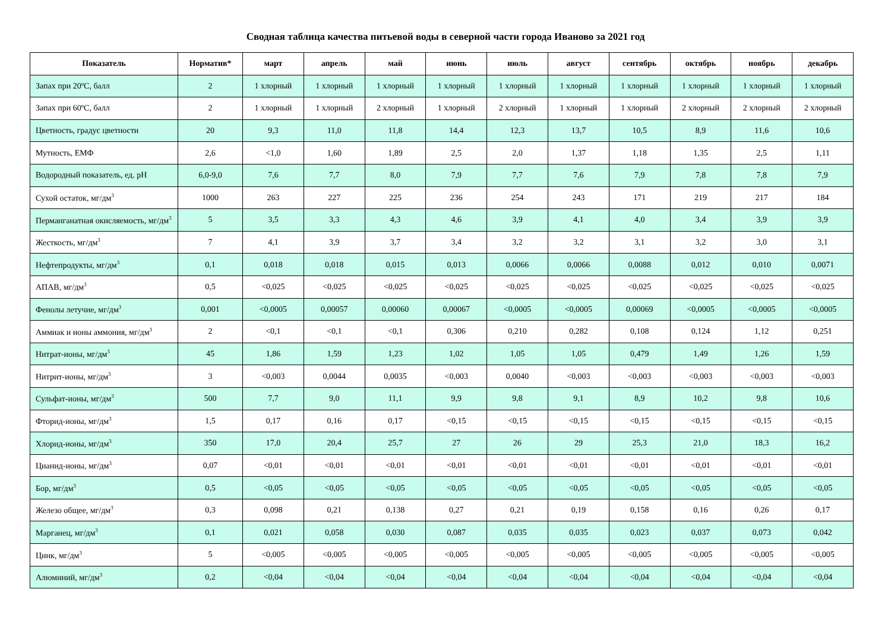Сводная таблица качества питьевой воды в северной части города Иваново за 2021 год
| Показатель | Норматив* | март | апрель | май | июнь | июль | август | сентябрь | октябрь | ноябрь | декабрь |
| --- | --- | --- | --- | --- | --- | --- | --- | --- | --- | --- | --- |
| Запах при 20ºС, балл | 2 | 1 хлорный | 1 хлорный | 1 хлорный | 1 хлорный | 1 хлорный | 1 хлорный | 1 хлорный | 1 хлорный | 1 хлорный | 1 хлорный |
| Запах при 60ºС, балл | 2 | 1 хлорный | 1 хлорный | 2 хлорный | 1 хлорный | 2 хлорный | 1 хлорный | 1 хлорный | 2 хлорный | 2 хлорный | 2 хлорный |
| Цветность, градус цветности | 20 | 9,3 | 11,0 | 11,8 | 14,4 | 12,3 | 13,7 | 10,5 | 8,9 | 11,6 | 10,6 |
| Мутность, ЕМФ | 2,6 | <1,0 | 1,60 | 1,89 | 2,5 | 2,0 | 1,37 | 1,18 | 1,35 | 2,5 | 1,11 |
| Водородный показатель, ед. pH | 6,0-9,0 | 7,6 | 7,7 | 8,0 | 7,9 | 7,7 | 7,6 | 7,9 | 7,8 | 7,8 | 7,9 |
| Сухой остаток, мг/дм<sup>3</sup> | 1000 | 263 | 227 | 225 | 236 | 254 | 243 | 171 | 219 | 217 | 184 |
| Перманганатная окисляемость, мг/дм<sup>3</sup> | 5 | 3,5 | 3,3 | 4,3 | 4,6 | 3,9 | 4,1 | 4,0 | 3,4 | 3,9 | 3,9 |
| Жесткость, мг/дм<sup>3</sup> | 7 | 4,1 | 3,9 | 3,7 | 3,4 | 3,2 | 3,2 | 3,1 | 3,2 | 3,0 | 3,1 |
| Нефтепродукты, мг/дм<sup>3</sup> | 0,1 | 0,018 | 0,018 | 0,015 | 0,013 | 0,0066 | 0,0066 | 0,0088 | 0,012 | 0,010 | 0,0071 |
| АПАВ, мг/дм<sup>3</sup> | 0,5 | <0,025 | <0,025 | <0,025 | <0,025 | <0,025 | <0,025 | <0,025 | <0,025 | <0,025 | <0,025 |
| Фенолы летучие, мг/дм<sup>3</sup> | 0,001 | <0,0005 | 0,00057 | 0,00060 | 0,00067 | <0,0005 | <0,0005 | 0,00069 | <0,0005 | <0,0005 | <0,0005 |
| Аммиак и ионы аммония, мг/дм<sup>3</sup> | 2 | <0,1 | <0,1 | <0,1 | 0,306 | 0,210 | 0,282 | 0,108 | 0,124 | 1,12 | 0,251 |
| Нитрат-ионы, мг/дм<sup>3</sup> | 45 | 1,86 | 1,59 | 1,23 | 1,02 | 1,05 | 1,05 | 0,479 | 1,49 | 1,26 | 1,59 |
| Нитрит-ионы, мг/дм<sup>3</sup> | 3 | <0,003 | 0,0044 | 0,0035 | <0,003 | 0,0040 | <0,003 | <0,003 | <0,003 | <0,003 | <0,003 |
| Сульфат-ионы, мг/дм<sup>3</sup> | 500 | 7,7 | 9,0 | 11,1 | 9,9 | 9,8 | 9,1 | 8,9 | 10,2 | 9,8 | 10,6 |
| Фторид-ионы, мг/дм<sup>3</sup> | 1,5 | 0,17 | 0,16 | 0,17 | <0,15 | <0,15 | <0,15 | <0,15 | <0,15 | <0,15 | <0,15 |
| Хлорид-ионы, мг/дм<sup>3</sup> | 350 | 17,0 | 20,4 | 25,7 | 27 | 26 | 29 | 25,3 | 21,0 | 18,3 | 16,2 |
| Цианид-ионы, мг/дм<sup>3</sup> | 0,07 | <0,01 | <0,01 | <0,01 | <0,01 | <0,01 | <0,01 | <0,01 | <0,01 | <0,01 | <0,01 |
| Бор, мг/дм<sup>3</sup> | 0,5 | <0,05 | <0,05 | <0,05 | <0,05 | <0,05 | <0,05 | <0,05 | <0,05 | <0,05 | <0,05 |
| Железо общее, мг/дм<sup>3</sup> | 0,3 | 0,098 | 0,21 | 0,138 | 0,27 | 0,21 | 0,19 | 0,158 | 0,16 | 0,26 | 0,17 |
| Марганец, мг/дм<sup>3</sup> | 0,1 | 0,021 | 0,058 | 0,030 | 0,087 | 0,035 | 0,035 | 0,023 | 0,037 | 0,073 | 0,042 |
| Цинк, мг/дм<sup>3</sup> | 5 | <0,005 | <0,005 | <0,005 | <0,005 | <0,005 | <0,005 | <0,005 | <0,005 | <0,005 | <0,005 |
| Алюминий, мг/дм<sup>3</sup> | 0,2 | <0,04 | <0,04 | <0,04 | <0,04 | <0,04 | <0,04 | <0,04 | <0,04 | <0,04 | <0,04 |